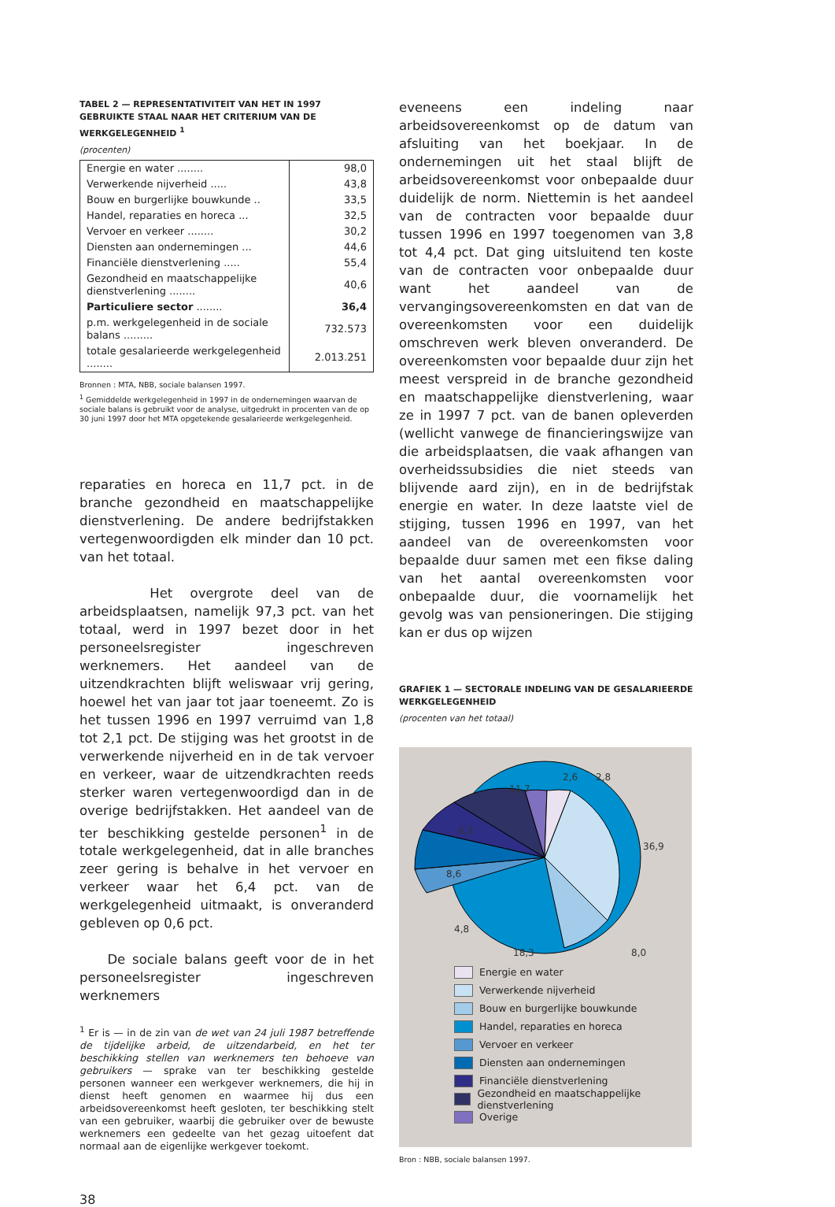TABEL 2 — REPRESENTATIVITEIT VAN HET IN 1997 GEBRUIKTE STAAL NAAR HET CRITERIUM VAN DE WERKGELEGENHEID <sup>1</sup>
(procenten)
| Energie en water ........ | 98,0 |
| Verwerkende nijverheid ..... | 43,8 |
| Bouw en burgerlijke bouwkunde .. | 33,5 |
| Handel, reparaties en horeca ... | 32,5 |
| Vervoer en verkeer ........ | 30,2 |
| Diensten aan ondernemingen ... | 44,6 |
| Financiële dienstverlening ..... | 55,4 |
| Gezondheid en maatschappelijke dienstverlening ........ | 40,6 |
| Particuliere sector ........ | 36,4 |
| p.m. werkgelegenheid in de sociale balans ......... | 732.573 |
| totale gesalarieerde werkgelegenheid ........ | 2.013.251 |
Bronnen : MTA, NBB, sociale balansen 1997.
<sup>1</sup> Gemiddelde werkgelegenheid in 1997 in de ondernemingen waarvan de sociale balans is gebruikt voor de analyse, uitgedrukt in procenten van de op 30 juni 1997 door het MTA opgetekende gesalarieerde werkgelegenheid.
reparaties en horeca en 11,7 pct. in de branche gezondheid en maatschappelijke dienstverlening. De andere bedrijfstakken vertegenwoordigden elk minder dan 10 pct. van het totaal.
Het overgrote deel van de arbeidsplaatsen, namelijk 97,3 pct. van het totaal, werd in 1997 bezet door in het personeelsregister ingeschreven werknemers. Het aandeel van de uitzendkrachten blijft weliswaar vrij gering, hoewel het van jaar tot jaar toeneemt. Zo is het tussen 1996 en 1997 verruimd van 1,8 tot 2,1 pct. De stijging was het grootst in de verwerkende nijverheid en in de tak vervoer en verkeer, waar de uitzendkrachten reeds sterker waren vertegenwoordigd dan in de overige bedrijfstakken. Het aandeel van de ter beschikking gestelde personen<sup>1</sup> in de totale werkgelegenheid, dat in alle branches zeer gering is behalve in het vervoer en verkeer waar het 6,4 pct. van de werkgelegenheid uitmaakt, is onveranderd gebleven op 0,6 pct.
De sociale balans geeft voor de in het personeelsregister ingeschreven werknemers
<sup>1</sup> Er is — in de zin van de wet van 24 juli 1987 betreffende de tijdelijke arbeid, de uitzendarbeid, en het ter beschikking stellen van werknemers ten behoeve van gebruikers — sprake van ter beschikking gestelde personen wanneer een werkgever werknemers, die hij in dienst heeft genomen en waarmee hij dus een arbeidsovereenkomst heeft gesloten, ter beschikking stelt van een gebruiker, waarbij die gebruiker over de bewuste werknemers een gedeelte van het gezag uitoefent dat normaal aan de eigenlijke werkgever toekomt.
38
eveneens een indeling naar arbeidsovereenkomst op de datum van afsluiting van het boekjaar. In de ondernemingen uit het staal blijft de arbeidsovereenkomst voor onbepaalde duur duidelijk de norm. Niettemin is het aandeel van de contracten voor bepaalde duur tussen 1996 en 1997 toegenomen van 3,8 tot 4,4 pct. Dat ging uitsluitend ten koste van de contracten voor onbepaalde duur want het aandeel van de vervangingsovereenkomsten en dat van de overeenkomsten voor een duidelijk omschreven werk bleven onveranderd. De overeenkomsten voor bepaalde duur zijn het meest verspreid in de branche gezondheid en maatschappelijke dienstverlening, waar ze in 1997 7 pct. van de banen opleverden (wellicht vanwege de financieringswijze van die arbeidsplaatsen, die vaak afhangen van overheidssubsidies die niet steeds van blijvende aard zijn), en in de bedrijfstak energie en water. In deze laatste viel de stijging, tussen 1996 en 1997, van het aandeel van de overeenkomsten voor bepaalde duur samen met een fikse daling van het aantal overeenkomsten voor onbepaalde duur, die voornamelijk het gevolg was van pensioneringen. Die stijging kan er dus op wijzen
GRAFIEK 1 — SECTORALE INDELING VAN DE GESALARIEERDE WERKGELEGENHEID
(procenten van het totaal)
2,8
2,6
11,7
6,3
8,6
4,8
36,9
18,3
8,0
Energie en water
Verwerkende nijverheid
Bouw en burgerlijke bouwkunde
Handel, reparaties en horeca
Vervoer en verkeer
Diensten aan ondernemingen
Financiële dienstverlening
Gezondheid en maatschappelijke dienstverlening
Overige
Bron : NBB, sociale balansen 1997.